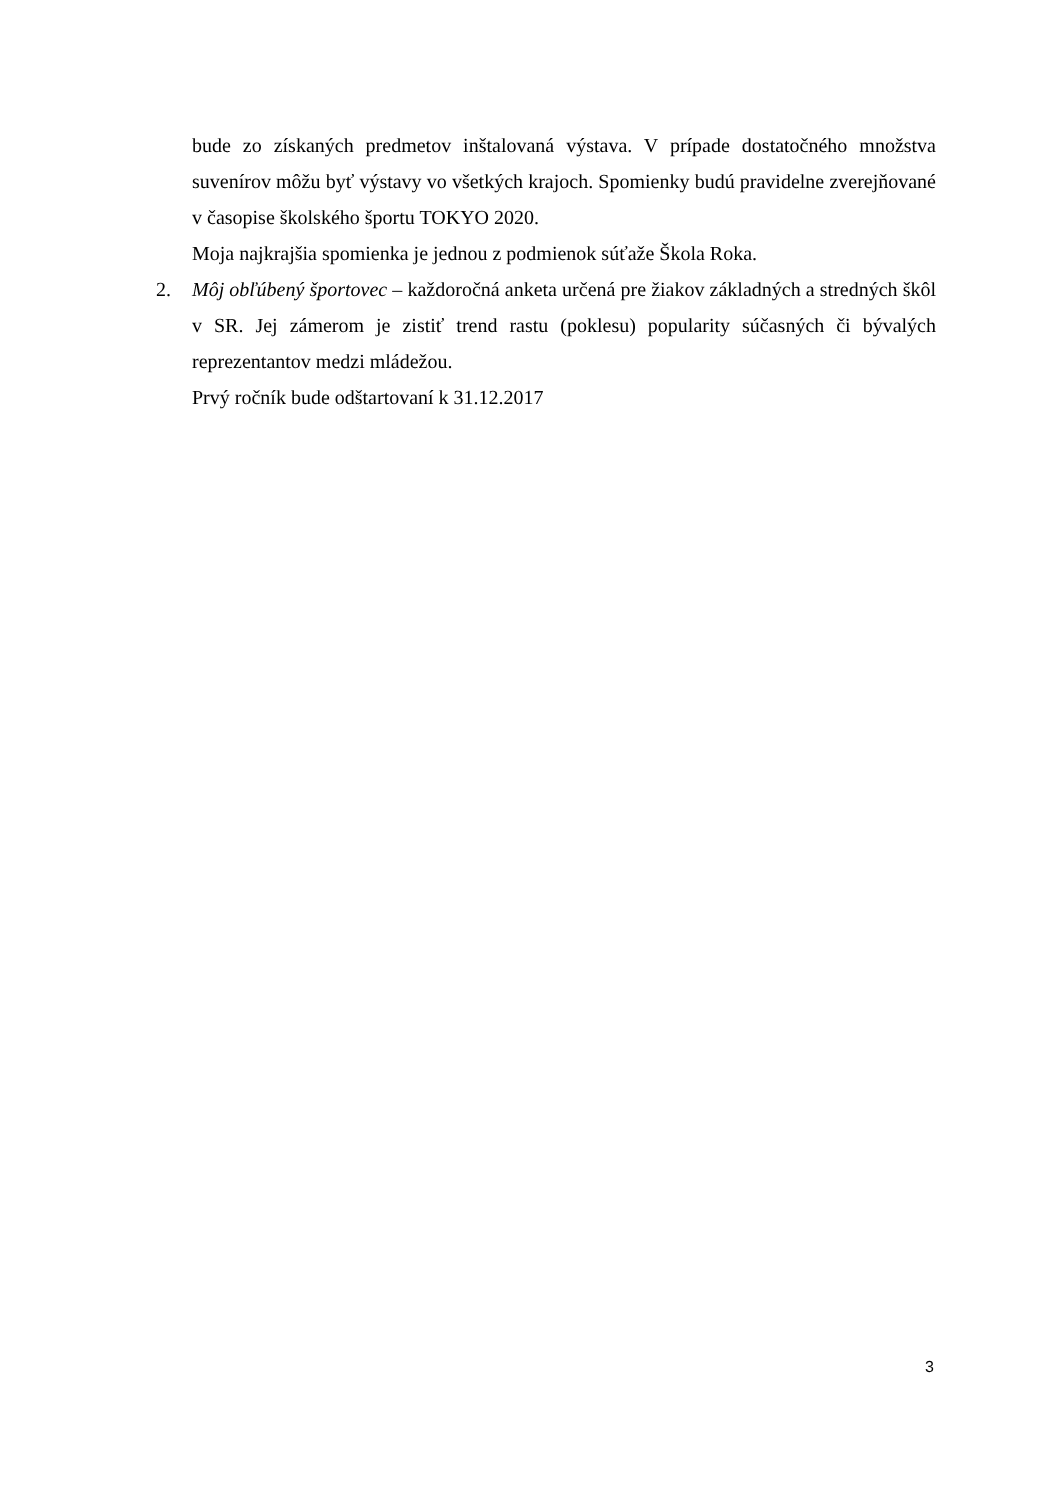bude zo získaných predmetov inštalovaná výstava. V prípade dostatočného množstva suvenírov môžu byť výstavy vo všetkých krajoch. Spomienky budú pravidelne zverejňované v časopise školského športu TOKYO 2020.
Moja najkrajšia spomienka je jednou z podmienok súťaže Škola Roka.
2. Môj obľúbený športovec – každoročná anketa určená pre žiakov základných a stredných škôl v SR. Jej zámerom je zistiť trend rastu (poklesu) popularity súčasných či bývalých reprezentantov medzi mládežou.
Prvý ročník bude odštartovaní k 31.12.2017
3